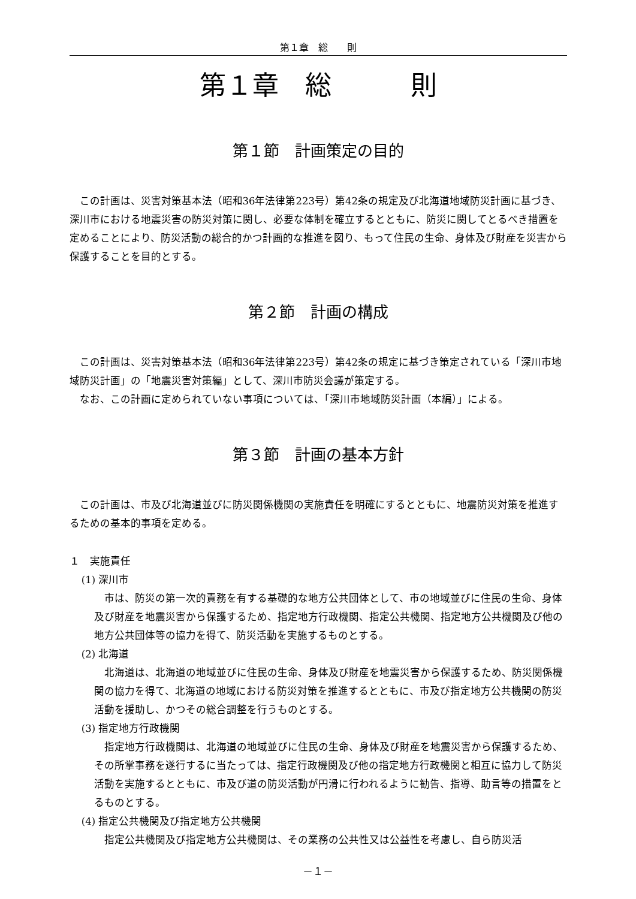第１章　総　　則
第１章　総　　　則
第１節　計画策定の目的
この計画は、災害対策基本法（昭和36年法律第223号）第42条の規定及び北海道地域防災計画に基づき、深川市における地震災害の防災対策に関し、必要な体制を確立するとともに、防災に関してとるべき措置を定めることにより、防災活動の総合的かつ計画的な推進を図り、もって住民の生命、身体及び財産を災害から保護することを目的とする。
第２節　計画の構成
この計画は、災害対策基本法（昭和36年法律第223号）第42条の規定に基づき策定されている「深川市地域防災計画」の「地震災害対策編」として、深川市防災会議が策定する。
なお、この計画に定められていない事項については、「深川市地域防災計画（本編）」による。
第３節　計画の基本方針
この計画は、市及び北海道並びに防災関係機関の実施責任を明確にするとともに、地震防災対策を推進するための基本的事項を定める。
１　実施責任
(1) 深川市
市は、防災の第一次的責務を有する基礎的な地方公共団体として、市の地域並びに住民の生命、身体及び財産を地震災害から保護するため、指定地方行政機関、指定公共機関、指定地方公共機関及び他の地方公共団体等の協力を得て、防災活動を実施するものとする。
(2) 北海道
北海道は、北海道の地域並びに住民の生命、身体及び財産を地震災害から保護するため、防災関係機関の協力を得て、北海道の地域における防災対策を推進するとともに、市及び指定地方公共機関の防災活動を援助し、かつその総合調整を行うものとする。
(3) 指定地方行政機関
指定地方行政機関は、北海道の地域並びに住民の生命、身体及び財産を地震災害から保護するため、その所掌事務を遂行するに当たっては、指定行政機関及び他の指定地方行政機関と相互に協力して防災活動を実施するとともに、市及び道の防災活動が円滑に行われるように勧告、指導、助言等の措置をとるものとする。
(4) 指定公共機関及び指定地方公共機関
指定公共機関及び指定地方公共機関は、その業務の公共性又は公益性を考慮し、自ら防災活
－１－